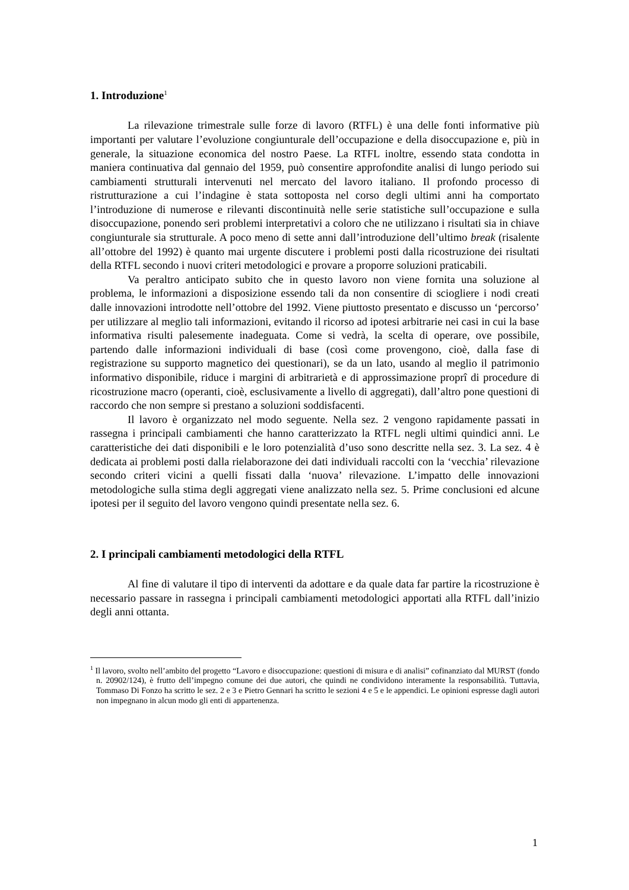1. Introduzione<sup>1</sup>
La rilevazione trimestrale sulle forze di lavoro (RTFL) è una delle fonti informative più importanti per valutare l’evoluzione congiunturale dell’occupazione e della disoccupazione e, più in generale, la situazione economica del nostro Paese. La RTFL inoltre, essendo stata condotta in maniera continuativa dal gennaio del 1959, può consentire approfondite analisi di lungo periodo sui cambiamenti strutturali intervenuti nel mercato del lavoro italiano. Il profondo processo di ristrutturazione a cui l’indagine è stata sottoposta nel corso degli ultimi anni ha comportato l’introduzione di numerose e rilevanti discontinuità nelle serie statistiche sull’occupazione e sulla disoccupazione, ponendo seri problemi interpretativi a coloro che ne utilizzano i risultati sia in chiave congiunturale sia strutturale. A poco meno di sette anni dall’introduzione dell’ultimo break (risalente all’ottobre del 1992) è quanto mai urgente discutere i problemi posti dalla ricostruzione dei risultati della RTFL secondo i nuovi criteri metodologici e provare a proporre soluzioni praticabili.
Va peraltro anticipato subito che in questo lavoro non viene fornita una soluzione al problema, le informazioni a disposizione essendo tali da non consentire di sciogliere i nodi creati dalle innovazioni introdotte nell’ottobre del 1992. Viene piuttosto presentato e discusso un ‘percorso’ per utilizzare al meglio tali informazioni, evitando il ricorso ad ipotesi arbitrarie nei casi in cui la base informativa risulti palesemente inadeguata. Come si vedrà, la scelta di operare, ove possibile, partendo dalle informazioni individuali di base (così come provengono, cioè, dalla fase di registrazione su supporto magnetico dei questionari), se da un lato, usando al meglio il patrimonio informativo disponibile, riduce i margini di arbitrarietà e di approssimazione proprî di procedure di ricostruzione macro (operanti, cioè, esclusivamente a livello di aggregati), dall’altro pone questioni di raccordo che non sempre si prestano a soluzioni soddisfacenti.
Il lavoro è organizzato nel modo seguente. Nella sez. 2 vengono rapidamente passati in rassegna i principali cambiamenti che hanno caratterizzato la RTFL negli ultimi quindici anni. Le caratteristiche dei dati disponibili e le loro potenzialità d’uso sono descritte nella sez. 3. La sez. 4 è dedicata ai problemi posti dalla rielaborazone dei dati individuali raccolti con la ‘vecchia’ rilevazione secondo criteri vicini a quelli fissati dalla ‘nuova’ rilevazione. L’impatto delle innovazioni metodologiche sulla stima degli aggregati viene analizzato nella sez. 5. Prime conclusioni ed alcune ipotesi per il seguito del lavoro vengono quindi presentate nella sez. 6.
2. I principali cambiamenti metodologici della RTFL
Al fine di valutare il tipo di interventi da adottare e da quale data far partire la ricostruzione è necessario passare in rassegna i principali cambiamenti metodologici apportati alla RTFL dall’inizio degli anni ottanta.
<sup>1</sup> Il lavoro, svolto nell’ambito del progetto “Lavoro e disoccupazione: questioni di misura e di analisi” cofinanziato dal MURST (fondo n. 20902/124), è frutto dell’impegno comune dei due autori, che quindi ne condividono interamente la responsabilità. Tuttavia, Tommaso Di Fonzo ha scritto le sez. 2 e 3 e Pietro Gennari ha scritto le sezioni 4 e 5 e le appendici. Le opinioni espresse dagli autori non impegnano in alcun modo gli enti di appartenenza.
1